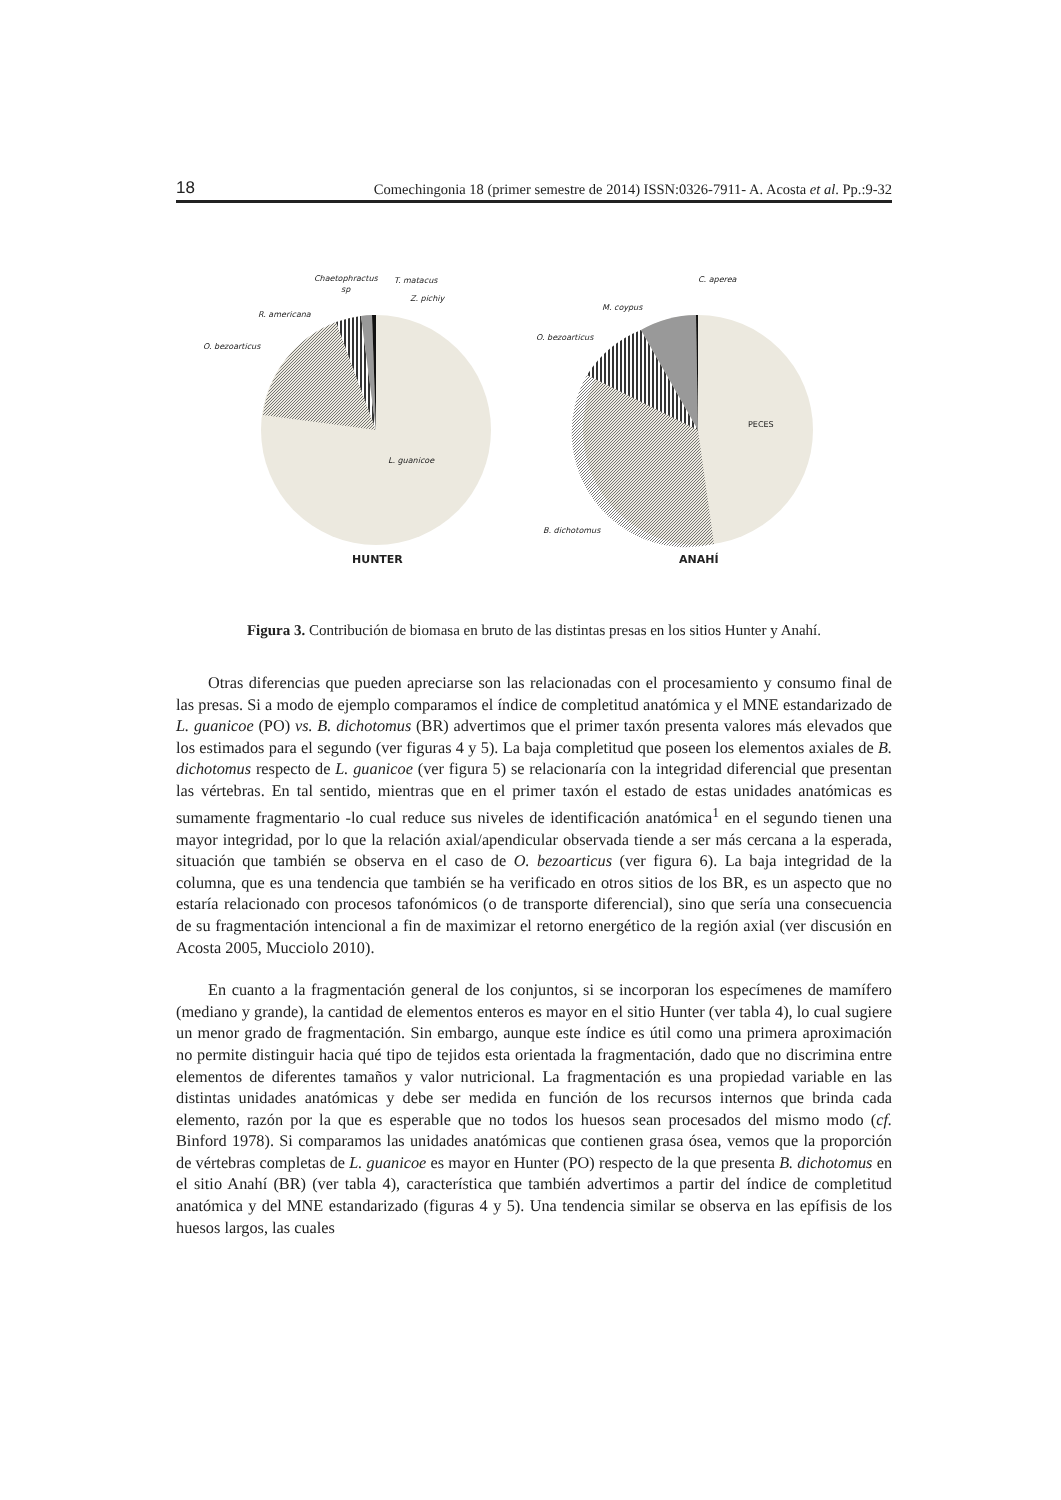18 Comechingonia 18 (primer semestre de 2014) ISSN:0326-7911- A. Acosta et al. Pp.:9-32
Chaetophractus
sp
T. matacus
Z. pichiy
R. americana
O. bezoarticus
L. guanicoe
HUNTER
C. aperea
M. coypus
O. bezoarticus
PECES
B. dichotomus
ANAHÍ
Figura 3. Contribución de biomasa en bruto de las distintas presas en los sitios Hunter y Anahí.
Otras diferencias que pueden apreciarse son las relacionadas con el procesamiento y consumo final de las presas. Si a modo de ejemplo comparamos el índice de completitud anatómica y el MNE estandarizado de L. guanicoe (PO) vs. B. dichotomus (BR) advertimos que el primer taxón presenta valores más elevados que los estimados para el segundo (ver figuras 4 y 5). La baja completitud que poseen los elementos axiales de B. dichotomus respecto de L. guanicoe (ver figura 5) se relacionaría con la integridad diferencial que presentan las vértebras. En tal sentido, mientras que en el primer taxón el estado de estas unidades anatómicas es sumamente fragmentario -lo cual reduce sus niveles de identificación anatómica<sup>1</sup> en el segundo tienen una mayor integridad, por lo que la relación axial/apendicular observada tiende a ser más cercana a la esperada, situación que también se observa en el caso de O. bezoarticus (ver figura 6). La baja integridad de la columna, que es una tendencia que también se ha verificado en otros sitios de los BR, es un aspecto que no estaría relacionado con procesos tafonómicos (o de transporte diferencial), sino que sería una consecuencia de su fragmentación intencional a fin de maximizar el retorno energético de la región axial (ver discusión en Acosta 2005, Mucciolo 2010).
En cuanto a la fragmentación general de los conjuntos, si se incorporan los especímenes de mamífero (mediano y grande), la cantidad de elementos enteros es mayor en el sitio Hunter (ver tabla 4), lo cual sugiere un menor grado de fragmentación. Sin embargo, aunque este índice es útil como una primera aproximación no permite distinguir hacia qué tipo de tejidos esta orientada la fragmentación, dado que no discrimina entre elementos de diferentes tamaños y valor nutricional. La fragmentación es una propiedad variable en las distintas unidades anatómicas y debe ser medida en función de los recursos internos que brinda cada elemento, razón por la que es esperable que no todos los huesos sean procesados del mismo modo (cf. Binford 1978). Si comparamos las unidades anatómicas que contienen grasa ósea, vemos que la proporción de vértebras completas de L. guanicoe es mayor en Hunter (PO) respecto de la que presenta B. dichotomus en el sitio Anahí (BR) (ver tabla 4), característica que también advertimos a partir del índice de completitud anatómica y del MNE estandarizado (figuras 4 y 5). Una tendencia similar se observa en las epífisis de los huesos largos, las cuales